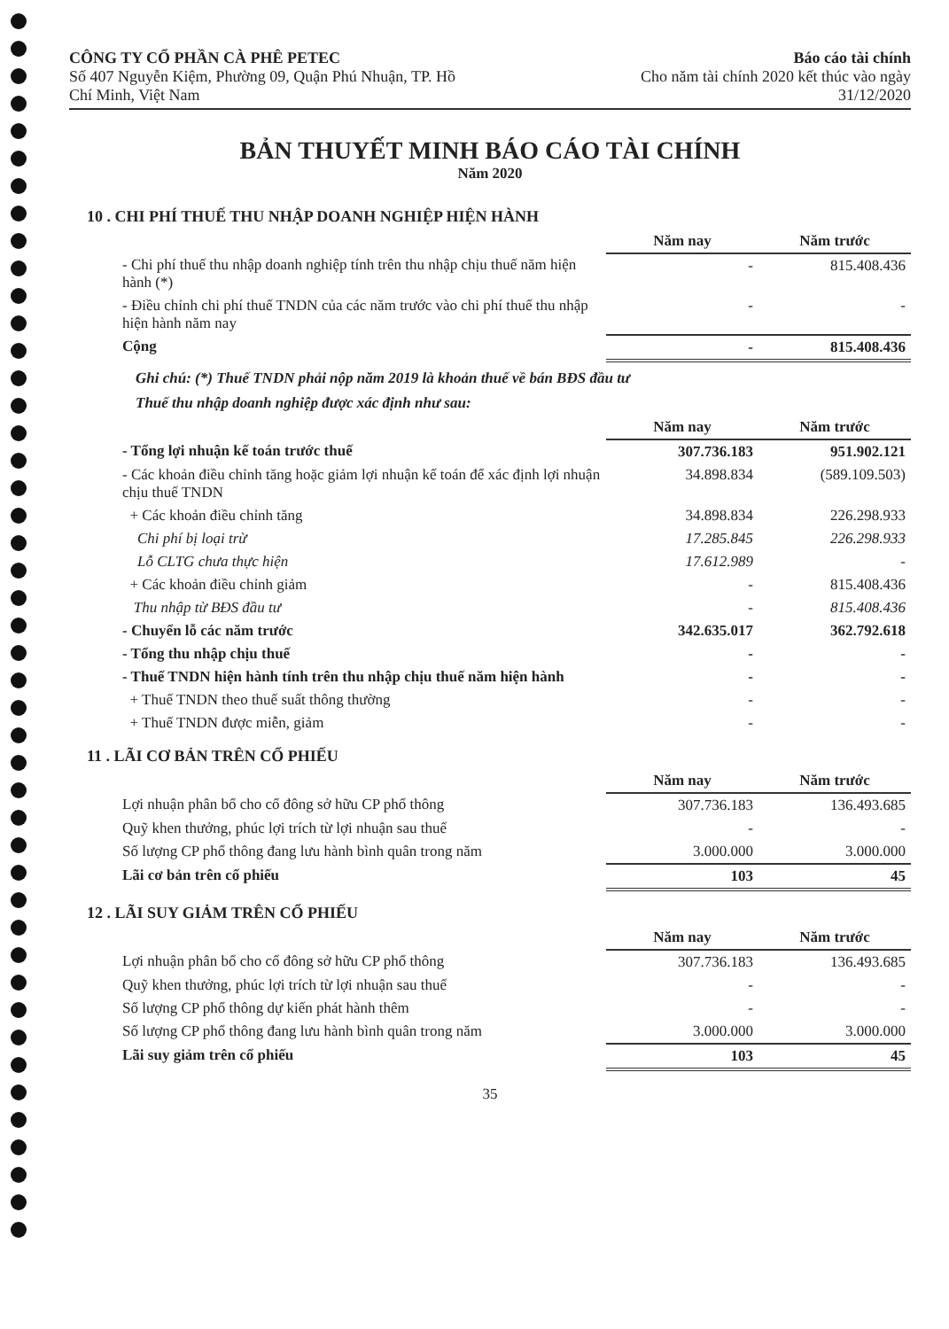CÔNG TY CỔ PHẦN CÀ PHÊ PETEC
Số 407 Nguyễn Kiệm, Phường 09, Quận Phú Nhuận, TP. Hồ
Chí Minh, Việt Nam
Báo cáo tài chính
Cho năm tài chính 2020 kết thúc vào ngày
31/12/2020
BẢN THUYẾT MINH BÁO CÁO TÀI CHÍNH
Năm 2020
10 . CHI PHÍ THUẾ THU NHẬP DOANH NGHIỆP HIỆN HÀNH
| | Năm nay | Năm trước |
| - Chi phí thuế thu nhập doanh nghiệp tính trên thu nhập chịu thuế năm hiện hành (*) | - | 815.408.436 |
| - Điều chỉnh chi phí thuế TNDN của các năm trước vào chi phí thuế thu nhập hiện hành năm nay | - | - |
| Cộng | - | 815.408.436 |
Ghi chú: (*) Thuế TNDN phải nộp năm 2019 là khoản thuế về bán BĐS đầu tư
Thuế thu nhập doanh nghiệp được xác định như sau:
| | Năm nay | Năm trước |
| - Tổng lợi nhuận kế toán trước thuế | 307.736.183 | 951.902.121 |
| - Các khoản điều chỉnh tăng hoặc giảm lợi nhuận kế toán để xác định lợi nhuận chịu thuế TNDN | 34.898.834 | (589.109.503) |
| + Các khoản điều chỉnh tăng | 34.898.834 | 226.298.933 |
| Chi phí bị loại trừ | 17.285.845 | 226.298.933 |
| Lỗ CLTG chưa thực hiện | 17.612.989 | - |
| + Các khoản điều chỉnh giảm | - | 815.408.436 |
| Thu nhập từ BĐS đầu tư | - | 815.408.436 |
| - Chuyển lỗ các năm trước | 342.635.017 | 362.792.618 |
| - Tổng thu nhập chịu thuế | - | - |
| - Thuế TNDN hiện hành tính trên thu nhập chịu thuế năm hiện hành | - | - |
| + Thuế TNDN theo thuế suất thông thường | - | - |
| + Thuế TNDN được miễn, giảm | - | - |
11 . LÃI CƠ BẢN TRÊN CỔ PHIẾU
| | Năm nay | Năm trước |
| Lợi nhuận phân bổ cho cổ đông sở hữu CP phổ thông | 307.736.183 | 136.493.685 |
| Quỹ khen thưởng, phúc lợi trích từ lợi nhuận sau thuế | - | - |
| Số lượng CP phổ thông đang lưu hành bình quân trong năm | 3.000.000 | 3.000.000 |
| Lãi cơ bản trên cổ phiếu | 103 | 45 |
12 . LÃI SUY GIẢM TRÊN CỔ PHIẾU
| | Năm nay | Năm trước |
| Lợi nhuận phân bổ cho cổ đông sở hữu CP phổ thông | 307.736.183 | 136.493.685 |
| Quỹ khen thưởng, phúc lợi trích từ lợi nhuận sau thuế | - | - |
| Số lượng CP phổ thông dự kiến phát hành thêm | - | - |
| Số lượng CP phổ thông đang lưu hành bình quân trong năm | 3.000.000 | 3.000.000 |
| Lãi suy giảm trên cổ phiếu | 103 | 45 |
35